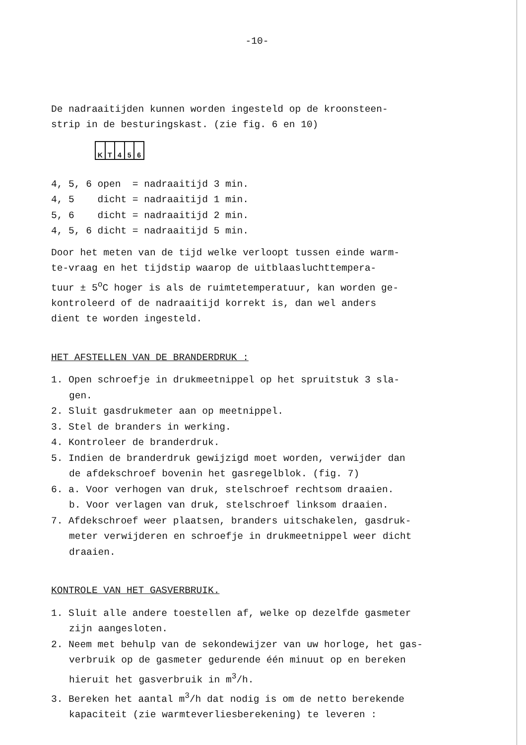-10-
De nadraaitijden kunnen worden ingesteld op de kroonsteen-
strip in de besturingskast. (zie fig. 6 en 10)
K T 4 5 6
4, 5, 6 open = nadraaitijd 3 min. 4, 5 dicht = nadraaitijd 1 min. 5, 6 dicht = nadraaitijd 2 min. 4, 5, 6 dicht = nadraaitijd 5 min.
Door het meten van de tijd welke verloopt tussen einde warm-
te-vraag en het tijdstip waarop de uitblaasluchttempera-
tuur ± 5<sup>o</sup>C hoger is als de ruimtetemperatuur, kan worden ge-
kontroleerd of de nadraaitijd korrekt is, dan wel anders
dient te worden ingesteld.
HET AFSTELLEN VAN DE BRANDERDRUK :
1. Open schroefje in drukmeetnippel op het spruitstuk 3 sla-
gen.
2. Sluit gasdrukmeter aan op meetnippel.
3. Stel de branders in werking.
4. Kontroleer de branderdruk.
5. Indien de branderdruk gewijzigd moet worden, verwijder dan
de afdekschroef bovenin het gasregelblok. (fig. 7)
6. a. Voor verhogen van druk, stelschroef rechtsom draaien.
b. Voor verlagen van druk, stelschroef linksom draaien.
7. Afdekschroef weer plaatsen, branders uitschakelen, gasdruk-
meter verwijderen en schroefje in drukmeetnippel weer dicht
draaien.
KONTROLE VAN HET GASVERBRUIK.
1. Sluit alle andere toestellen af, welke op dezelfde gasmeter
zijn aangesloten.
2. Neem met behulp van de sekondewijzer van uw horloge, het gas-
verbruik op de gasmeter gedurende één minuut op en bereken
hieruit het gasverbruik in m<sup>3</sup>/h.
3. Bereken het aantal m<sup>3</sup>/h dat nodig is om de netto berekende
kapaciteit (zie warmteverliesberekening) te leveren :